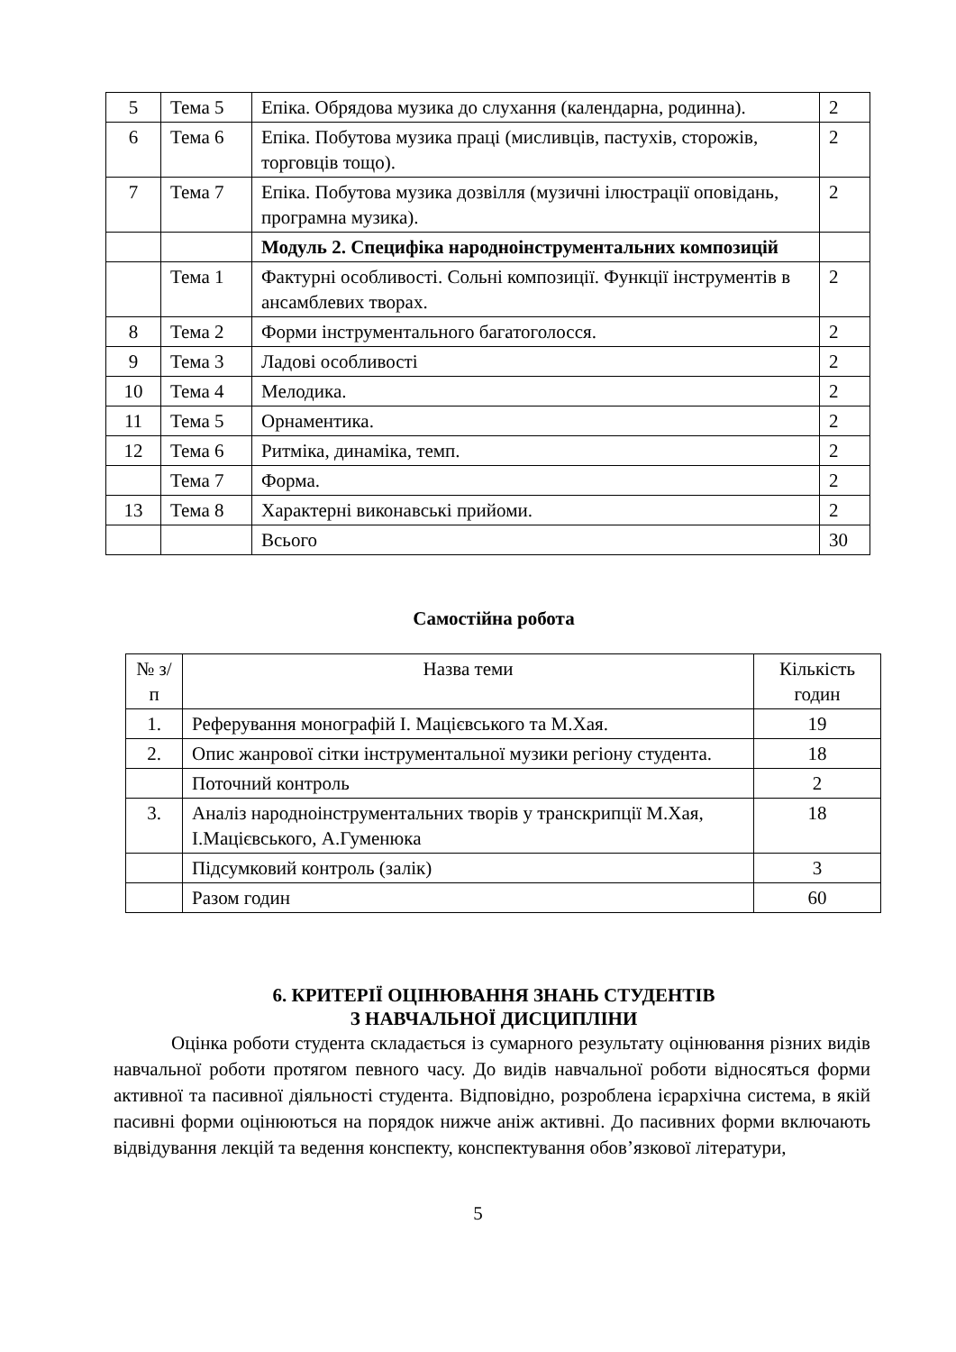| 5 | Тема 5 | Епіка. Обрядова музика до слухання (календарна, родинна). | 2 |
| 6 | Тема 6 | Епіка. Побутова музика праці (мисливців, пастухів, сторожів, торговців тощо). | 2 |
| 7 | Тема 7 | Епіка. Побутова музика дозвілля (музичні ілюстрації оповідань, програмна музика). | 2 |
| | | Модуль 2. Специфіка народноінструментальних композицій | |
| | Тема 1 | Фактурні особливості. Сольні композиції. Функції інструментів в ансамблевих творах. | 2 |
| 8 | Тема 2 | Форми інструментального багатоголосся. | 2 |
| 9 | Тема 3 | Ладові особливості | 2 |
| 10 | Тема 4 | Мелодика. | 2 |
| 11 | Тема 5 | Орнаментика. | 2 |
| 12 | Тема 6 | Ритміка, динаміка, темп. | 2 |
| | Тема 7 | Форма. | 2 |
| 13 | Тема 8 | Характерні виконавські прийоми. | 2 |
| | | Всього | 30 |
Самостійна робота
| № з/п | Назва теми | Кількість годин |
| --- | --- | --- |
| 1. | Реферування монографій І. Мацієвського та М.Хая. | 19 |
| 2. | Опис жанрової сітки інструментальної музики регіону студента. | 18 |
| | Поточний контроль | 2 |
| 3. | Аналіз народноінструментальних творів у транскрипції М.Хая, І.Мацієвського, А.Гуменюка | 18 |
| | Підсумковий контроль (залік) | 3 |
| | Разом годин | 60 |
6. КРИТЕРІЇ ОЦІНЮВАННЯ ЗНАНЬ СТУДЕНТІВ
З НАВЧАЛЬНОЇ ДИСЦИПЛІНИ
Оцінка роботи студента складається із сумарного результату оцінювання різних видів навчальної роботи протягом певного часу. До видів навчальної роботи відносяться форми активної та пасивної діяльності студента. Відповідно, розроблена ієрархічна система, в якій пасивні форми оцінюються на порядок нижче аніж активні. До пасивних форми включають відвідування лекцій та ведення конспекту, конспектування обов’язкової літератури,
5